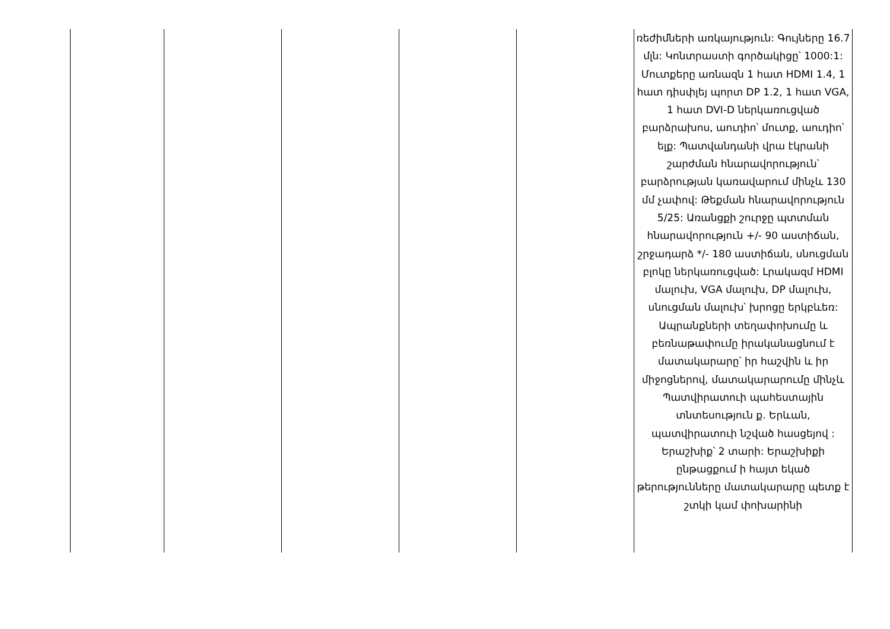| | | | | | ռեժիմների առկայություն: Գույները 16.7 մլն: Կոնտրաստի գործակիցը՝ 1000:1: Մուտքերը առնազն 1 հատ HDMI 1.4, 1 հատ դիսփլեյ պորտ DP 1.2, 1 հատ VGA, 1 հատ DVI-D ներկառուցված բարձրախոս, աուդիո՝ մուտք, աուդիո՝ ելք: Պատվանդանի վրա էկրանի շարժման հնարավորություն՝ բարձրության կառավարում մինչև 130 մմ չափով: Թեքման հնարավորություն 5/25: Առանցքի շուրջը պտտման հնարավորություն +/- 90 աստիճան, շրջադարձ */- 180 աստիճան, սնուցման բլոկը ներկառուցված: Լրակազմ HDMI մալուխ, VGA մալուխ, DP մալուխ, սնուցման մալուխ՝ խրոցը երկբևեռ: Ապրանքների տեղափոխումը և բեռնաթափումը իրականացնում է մատակարարը՝ իր հաշվին և իր միջոցներով, մատակարարումը մինչև Պատվիրատուի պահեստային տնտեսություն ք. Երևան, պատվիրատուի նշված հասցեյով : Երաշխիք՝ 2 տարի: Երաշխիքի ընթացքում ի հայտ եկած թերությունները մատակարարը պետք է շտկի կամ փոխարինի |